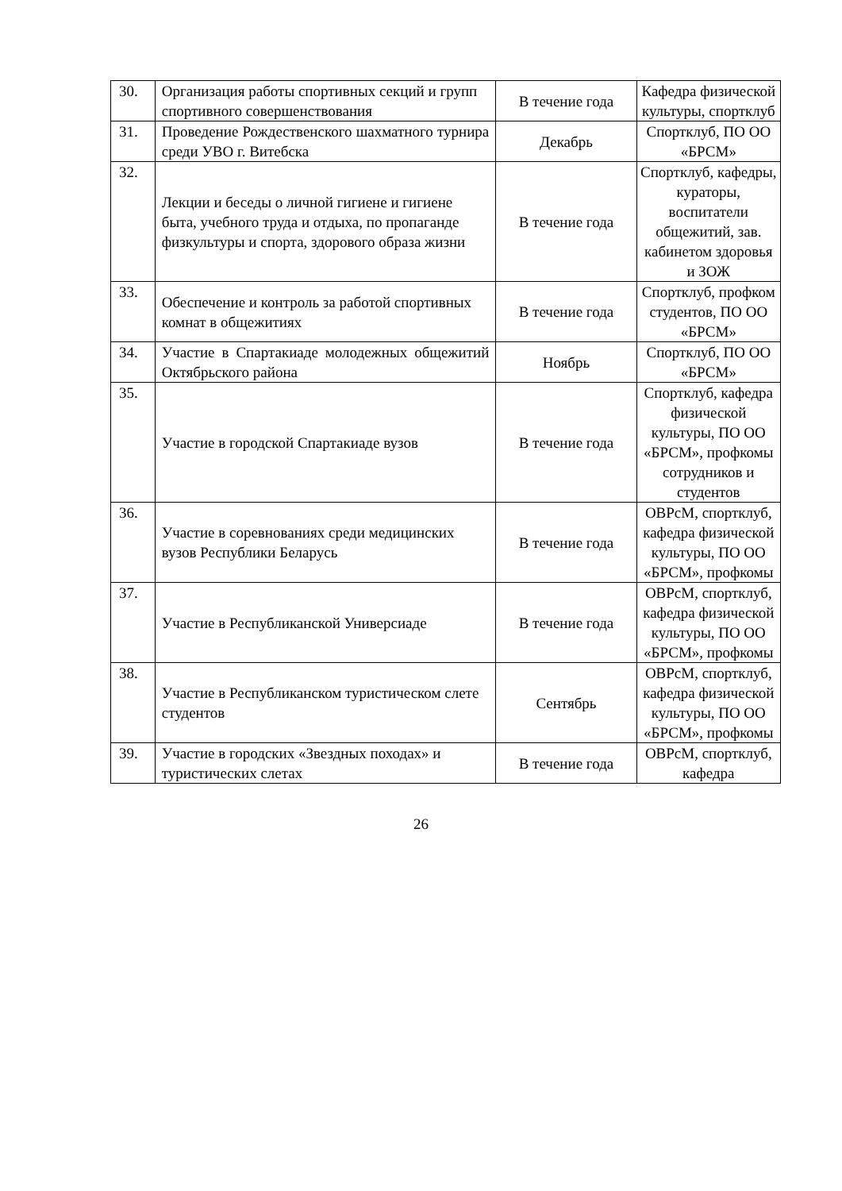| 30. | Организация работы спортивных секций и групп спортивного совершенствования | В течение года | Кафедра физической культуры, спортклуб |
| 31. | Проведение Рождественского шахматного турнира среди УВО г. Витебска | Декабрь | Спортклуб, ПО ОО «БРСМ» |
| 32. | Лекции и беседы о личной гигиене и гигиене быта, учебного труда и отдыха, по пропаганде физкультуры и спорта, здорового образа жизни | В течение года | Спортклуб, кафедры, кураторы, воспитатели общежитий, зав. кабинетом здоровья и ЗОЖ |
| 33. | Обеспечение и контроль за работой спортивных комнат в общежитиях | В течение года | Спортклуб, профком студентов, ПО ОО «БРСМ» |
| 34. | Участие в Спартакиаде молодежных общежитий Октябрьского района | Ноябрь | Спортклуб, ПО ОО «БРСМ» |
| 35. | Участие в городской Спартакиаде вузов | В течение года | Спортклуб, кафедра физической культуры, ПО ОО «БРСМ», профкомы сотрудников и студентов |
| 36. | Участие в соревнованиях среди медицинских вузов Республики Беларусь | В течение года | ОВРсМ, спортклуб, кафедра физической культуры, ПО ОО «БРСМ», профкомы |
| 37. | Участие в Республиканской Универсиаде | В течение года | ОВРсМ, спортклуб, кафедра физической культуры, ПО ОО «БРСМ», профкомы |
| 38. | Участие в Республиканском туристическом слете студентов | Сентябрь | ОВРсМ, спортклуб, кафедра физической культуры, ПО ОО «БРСМ», профкомы |
| 39. | Участие в городских «Звездных походах» и туристических слетах | В течение года | ОВРсМ, спортклуб, кафедра |
26